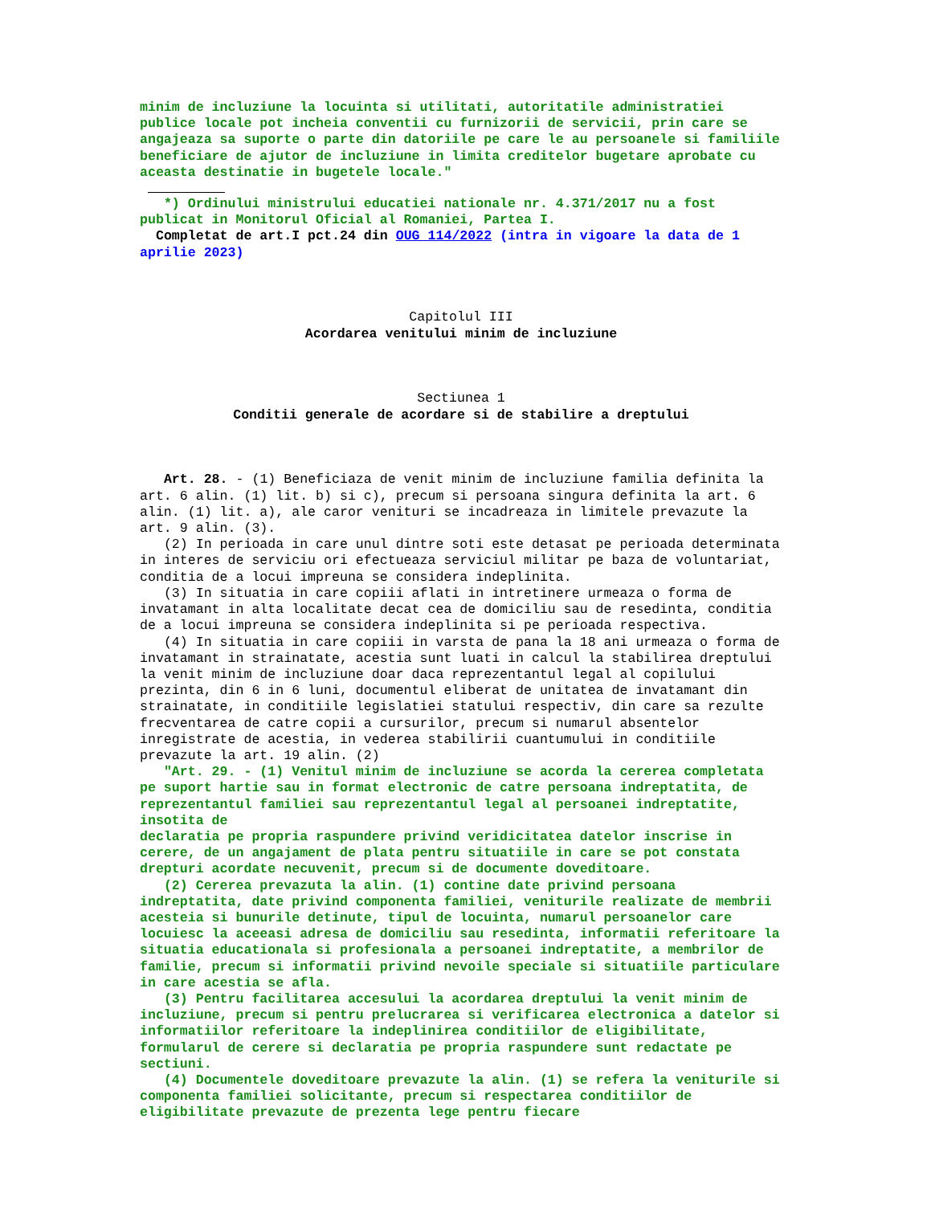minim de incluziune la locuinta si utilitati, autoritatile administratiei publice locale pot incheia conventii cu furnizorii de servicii, prin care se angajeaza sa suporte o parte din datoriile pe care le au persoanele si familiile beneficiare de ajutor de incluziune in limita creditelor bugetare aprobate cu aceasta destinatie in bugetele locale."
*) Ordinului ministrului educatiei nationale nr. 4.371/2017 nu a fost publicat in Monitorul Oficial al Romaniei, Partea I.
Completat de art.I pct.24 din OUG 114/2022 (intra in vigoare la data de 1 aprilie 2023)
Capitolul III
Acordarea venitului minim de incluziune
Sectiunea 1
Conditii generale de acordare si de stabilire a dreptului
Art. 28. - (1) Beneficiaza de venit minim de incluziune familia definita la art. 6 alin. (1) lit. b) si c), precum si persoana singura definita la art. 6 alin. (1) lit. a), ale caror venituri se incadreaza in limitele prevazute la art. 9 alin. (3).
(2) In perioada in care unul dintre soti este detasat pe perioada determinata in interes de serviciu ori efectueaza serviciul militar pe baza de voluntariat, conditia de a locui impreuna se considera indeplinita.
(3) In situatia in care copiii aflati in intretinere urmeaza o forma de invatamant in alta localitate decat cea de domiciliu sau de resedinta, conditia de a locui impreuna se considera indeplinita si pe perioada respectiva.
(4) In situatia in care copiii in varsta de pana la 18 ani urmeaza o forma de invatamant in strainatate, acestia sunt luati in calcul la stabilirea dreptului la venit minim de incluziune doar daca reprezentantul legal al copilului prezinta, din 6 in 6 luni, documentul eliberat de unitatea de invatamant din strainatate, in conditiile legislatiei statului respectiv, din care sa rezulte frecventarea de catre copii a cursurilor, precum si numarul absentelor inregistrate de acestia, in vederea stabilirii cuantumului in conditiile prevazute la art. 19 alin. (2)
"Art. 29. - (1) Venitul minim de incluziune se acorda la cererea completata pe suport hartie sau in format electronic de catre persoana indreptatita, de reprezentantul familiei sau reprezentantul legal al persoanei indreptatite, insotita de declaratia pe propria raspundere privind veridicitatea datelor inscrise in cerere, de un angajament de plata pentru situatiile in care se pot constata drepturi acordate necuvenit, precum si de documente doveditoare.
(2) Cererea prevazuta la alin. (1) contine date privind persoana indreptatita, date privind componenta familiei, veniturile realizate de membrii acesteia si bunurile detinute, tipul de locuinta, numarul persoanelor care locuiesc la aceeasi adresa de domiciliu sau resedinta, informatii referitoare la situatia educationala si profesionala a persoanei indreptatite, a membrilor de familie, precum si informatii privind nevoile speciale si situatiile particulare in care acestia se afla.
(3) Pentru facilitarea accesului la acordarea dreptului la venit minim de incluziune, precum si pentru prelucrarea si verificarea electronica a datelor si informatiilor referitoare la indeplinirea conditiilor de eligibilitate, formularul de cerere si declaratia pe propria raspundere sunt redactate pe sectiuni.
(4) Documentele doveditoare prevazute la alin. (1) se refera la veniturile si componenta familiei solicitante, precum si respectarea conditiilor de eligibilitate prevazute de prezenta lege pentru fiecare